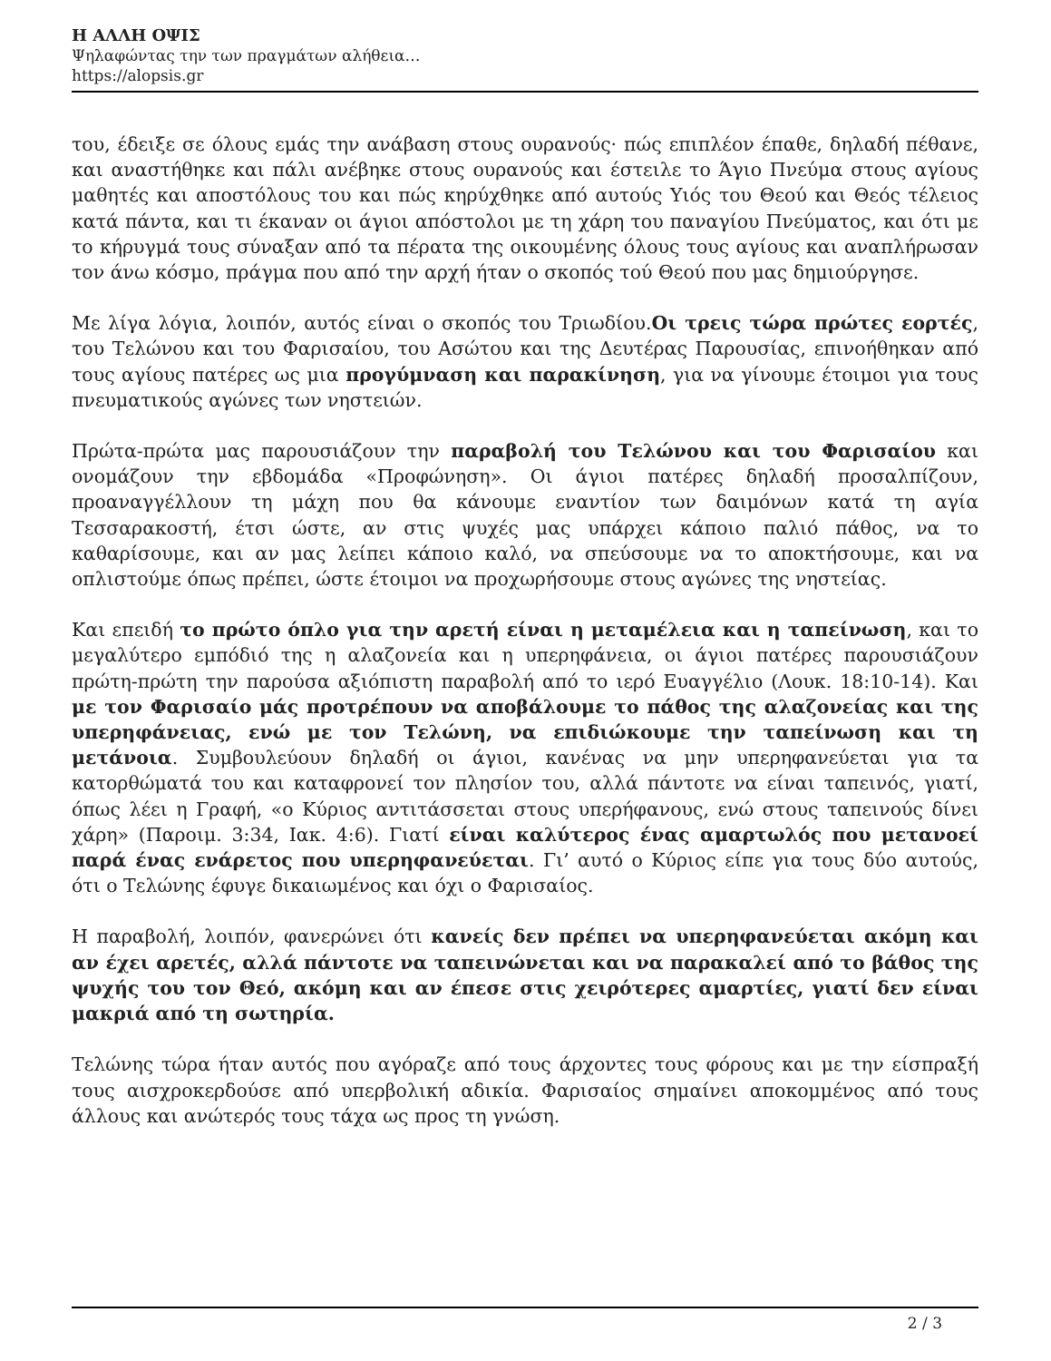Η ΑΛΛΗ ΟΨΙΣ
Ψηλαφώντας την των πραγμάτων αλήθεια…
https://alopsis.gr
του, έδειξε σε όλους εμάς την ανάβαση στους ουρανούς· πώς επιπλέον έπαθε, δηλαδή πέθανε, και αναστήθηκε και πάλι ανέβηκε στους ουρανούς και έστειλε το Άγιο Πνεύμα στους αγίους μαθητές και αποστόλους του και πώς κηρύχθηκε από αυτούς Υιός του Θεού και Θεός τέλειος κατά πάντα, και τι έκαναν οι άγιοι απόστολοι με τη χάρη του παναγίου Πνεύματος, και ότι με το κήρυγμά τους σύναξαν από τα πέρατα της οικουμένης όλους τους αγίους και αναπλήρωσαν τον άνω κόσμο, πράγμα που από την αρχή ήταν ο σκοπός τού Θεού που μας δημιούργησε.
Με λίγα λόγια, λοιπόν, αυτός είναι ο σκοπός του Τριωδίου.Οι τρεις τώρα πρώτες εορτές, του Τελώνου και του Φαρισαίου, του Ασώτου και της Δευτέρας Παρουσίας, επινοήθηκαν από τους αγίους πατέρες ως μια προγύμναση και παρακίνηση, για να γίνουμε έτοιμοι για τους πνευματικούς αγώνες των νηστειών.
Πρώτα-πρώτα μας παρουσιάζουν την παραβολή του Τελώνου και του Φαρισαίου και ονομάζουν την εβδομάδα «Προφώνηση». Οι άγιοι πατέρες δηλαδή προσαλπίζουν, προαναγγέλλουν τη μάχη που θα κάνουμε εναντίον των δαιμόνων κατά τη αγία Τεσσαρακοστή, έτσι ώστε, αν στις ψυχές μας υπάρχει κάποιο παλιό πάθος, να το καθαρίσουμε, και αν μας λείπει κάποιο καλό, να σπεύσουμε να το αποκτήσουμε, και να οπλιστούμε όπως πρέπει, ώστε έτοιμοι να προχωρήσουμε στους αγώνες της νηστείας.
Και επειδή το πρώτο όπλο για την αρετή είναι η μεταμέλεια και η ταπείνωση, και το μεγαλύτερο εμπόδιό της η αλαζονεία και η υπερηφάνεια, οι άγιοι πατέρες παρουσιάζουν πρώτη-πρώτη την παρούσα αξιόπιστη παραβολή από το ιερό Ευαγγέλιο (Λουκ. 18:10-14). Και με τον Φαρισαίο μάς προτρέπουν να αποβάλουμε το πάθος της αλαζονείας και της υπερηφάνειας, ενώ με τον Τελώνη, να επιδιώκουμε την ταπείνωση και τη μετάνοια. Συμβουλεύουν δηλαδή οι άγιοι, κανένας να μην υπερηφανεύεται για τα κατορθώματά του και καταφρονεί τον πλησίον του, αλλά πάντοτε να είναι ταπεινός, γιατί, όπως λέει η Γραφή, «ο Κύριος αντιτάσσεται στους υπερήφανους, ενώ στους ταπεινούς δίνει χάρη» (Παροιμ. 3:34, Ιακ. 4:6). Γιατί είναι καλύτερος ένας αμαρτωλός που μετανοεί παρά ένας ενάρετος που υπερηφανεύεται. Γι’ αυτό ο Κύριος είπε για τους δύο αυτούς, ότι ο Τελώνης έφυγε δικαιωμένος και όχι ο Φαρισαίος.
Η παραβολή, λοιπόν, φανερώνει ότι κανείς δεν πρέπει να υπερηφανεύεται ακόμη και αν έχει αρετές, αλλά πάντοτε να ταπεινώνεται και να παρακαλεί από το βάθος της ψυχής του τον Θεό, ακόμη και αν έπεσε στις χειρότερες αμαρτίες, γιατί δεν είναι μακριά από τη σωτηρία.
Τελώνης τώρα ήταν αυτός που αγόραζε από τους άρχοντες τους φόρους και με την είσπραξή τους αισχροκερδούσε από υπερβολική αδικία. Φαρισαίος σημαίνει αποκομμένος από τους άλλους και ανώτερός τους τάχα ως προς τη γνώση.
2 / 3